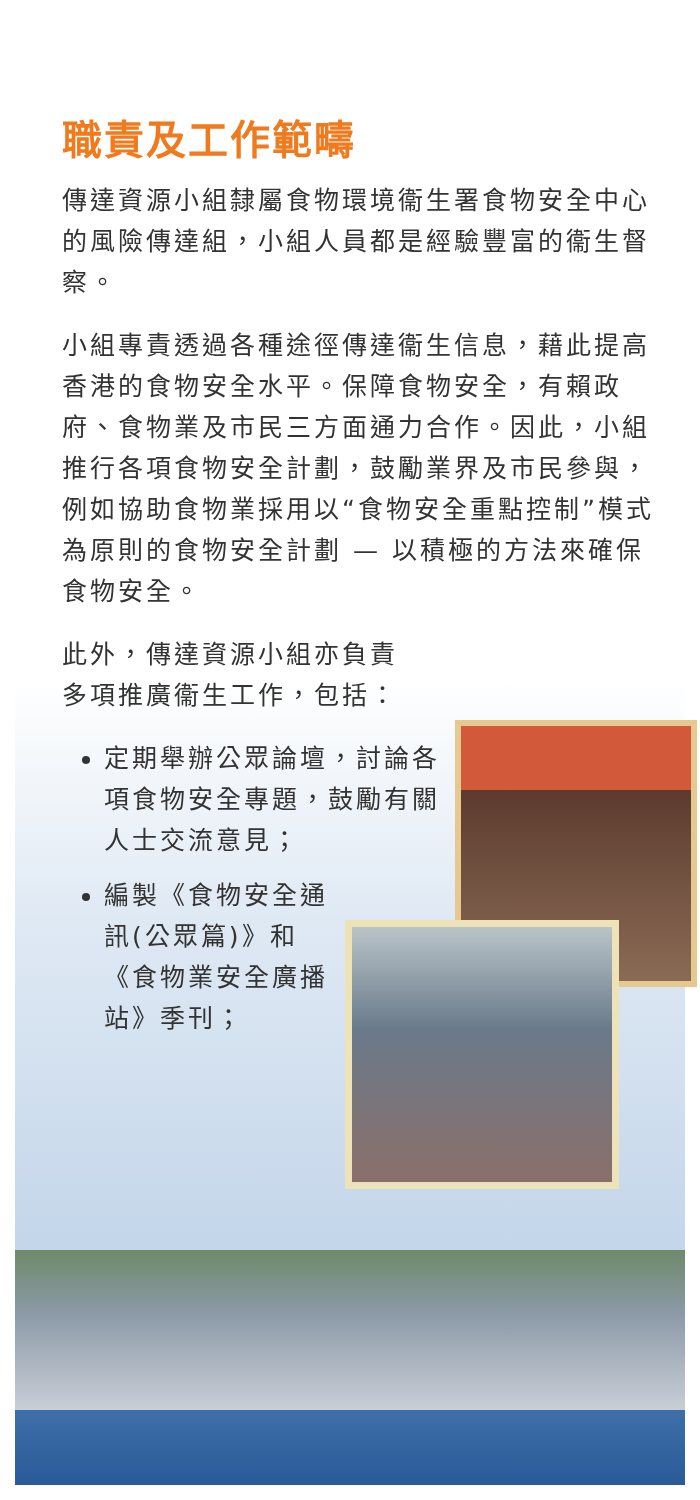職責及工作範疇
傳達資源小組隸屬食物環境衞生署食物安全中心的風險傳達組，小組人員都是經驗豐富的衞生督察。
小組專責透過各種途徑傳達衞生信息，藉此提高香港的食物安全水平。保障食物安全，有賴政府、食物業及市民三方面通力合作。因此，小組推行各項食物安全計劃，鼓勵業界及市民參與，例如協助食物業採用以“食物安全重點控制”模式為原則的食物安全計劃 — 以積極的方法來確保食物安全。
此外，傳達資源小組亦負責
多項推廣衞生工作，包括：
定期舉辦公眾論壇，討論各項食物安全專題，鼓勵有關人士交流意見；
編製《食物安全通訊(公眾篇)》和《食物業安全廣播站》季刊；